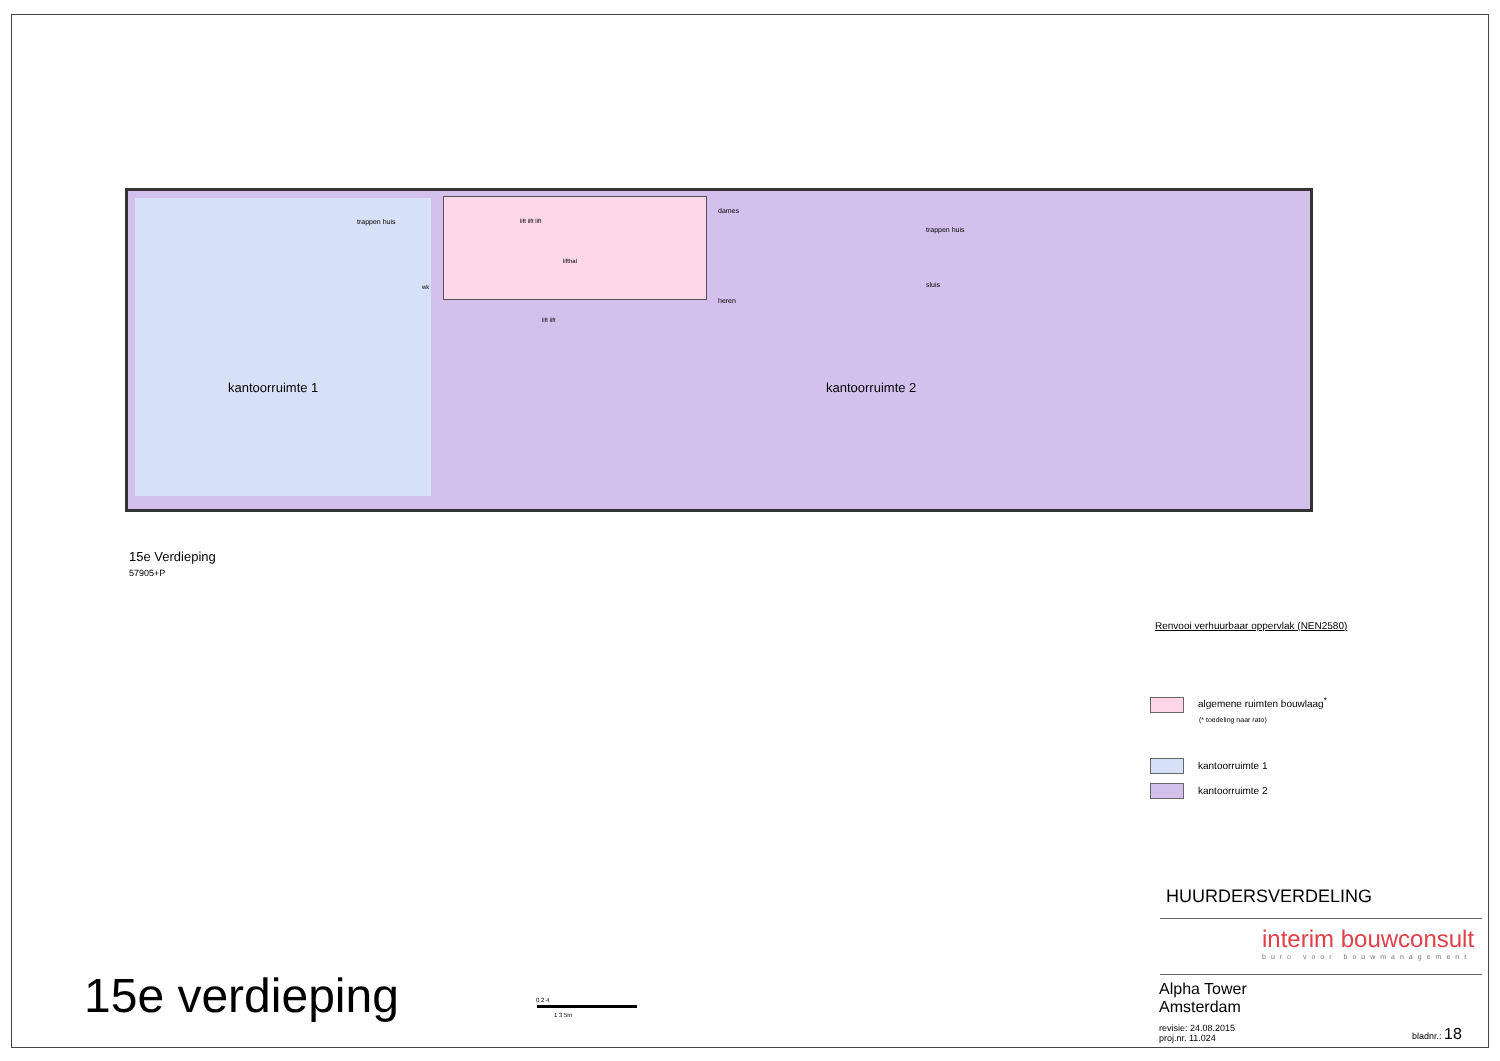trappen huis lift lift lift
lifthal
wk
dames
heren
lift lift
trappen huis
sluis
kantoorruimte 1 kantoorruimte 2
15e Verdieping
57905+P
Renvooi verhuurbaar oppervlak (NEN2580)
algemene ruimten bouwlaag<sup>*</sup>
(* toedeling naar rato)
kantoorruimte 1
kantoorruimte 2
HUURDERSVERDELING
interim bouwconsult
buro voor bouwmanagement
Alpha Tower
Amsterdam
revisie: 24.08.2015
proj.nr. 11.024
bladnr.: 18
15e verdieping 0 2 4
1 3 5m